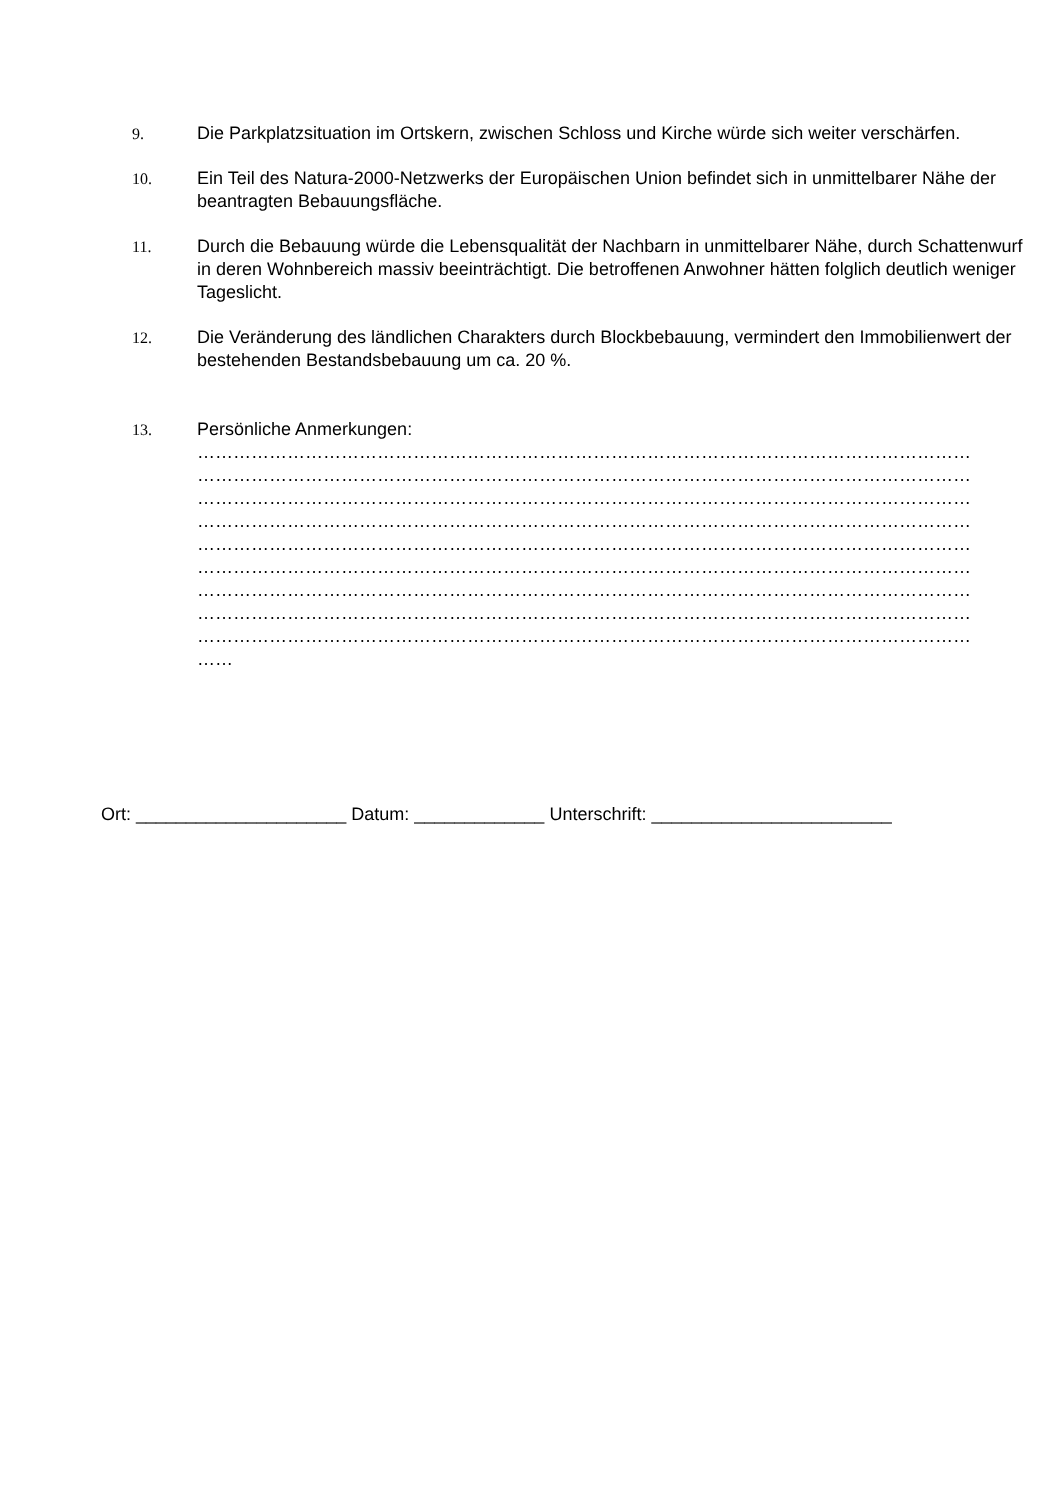9. Die Parkplatzsituation im Ortskern, zwischen Schloss und Kirche würde sich weiter verschärfen.
10. Ein Teil des Natura-2000-Netzwerks der Europäischen Union befindet sich in unmittelbarer Nähe der beantragten Bebauungsfläche.
11. Durch die Bebauung würde die Lebensqualität der Nachbarn in unmittelbarer Nähe, durch Schattenwurf in deren Wohnbereich massiv beeinträchtigt. Die betroffenen Anwohner hätten folglich deutlich weniger Tageslicht.
12. Die Veränderung des ländlichen Charakters durch Blockbebauung, vermindert den Immobilienwert der bestehenden Bestandsbebauung um ca. 20 %.
13. Persönliche Anmerkungen:
…………………………………………………………………………………………………………………
…………………………………………………………………………………………………………………
…………………………………………………………………………………………………………………
…………………………………………………………………………………………………………………
…………………………………………………………………………………………………………………
…………………………………………………………………………………………………………………
…………………………………………………………………………………………………………………
…………………………………………………………………………………………………………………
…………………………………………………………………………………………………………………
……
Ort: _____________________ Datum: _____________ Unterschrift: ________________________